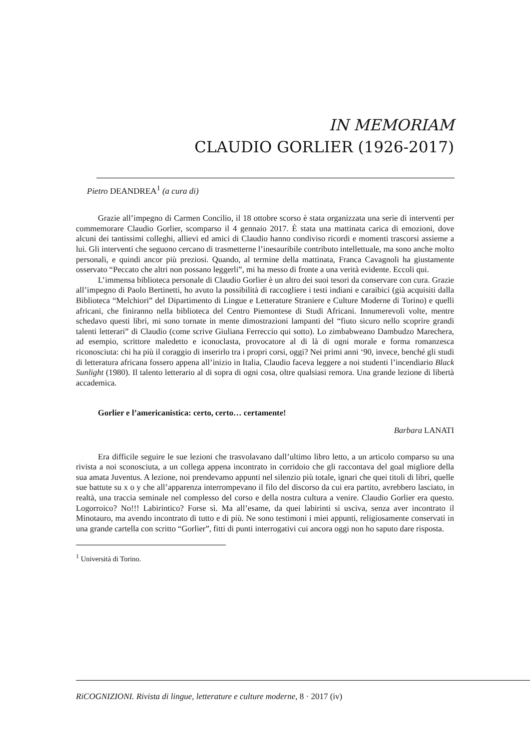IN MEMORIAM
CLAUDIO GORLIER (1926-2017)
Pietro DEANDREA<sup>1</sup> (a cura di)
Grazie all’impegno di Carmen Concilio, il 18 ottobre scorso è stata organizzata una serie di interventi per commemorare Claudio Gorlier, scomparso il 4 gennaio 2017. È stata una mattinata carica di emozioni, dove alcuni dei tantissimi colleghi, allievi ed amici di Claudio hanno condiviso ricordi e momenti trascorsi assieme a lui. Gli interventi che seguono cercano di trasmetterne l’inesauribile contributo intellettuale, ma sono anche molto personali, e quindi ancor più preziosi. Quando, al termine della mattinata, Franca Cavagnoli ha giustamente osservato “Peccato che altri non possano leggerli”, mi ha messo di fronte a una verità evidente. Eccoli qui.
L’immensa biblioteca personale di Claudio Gorlier è un altro dei suoi tesori da conservare con cura. Grazie all’impegno di Paolo Bertinetti, ho avuto la possibilità di raccogliere i testi indiani e caraibici (già acquisiti dalla Biblioteca “Melchiori” del Dipartimento di Lingue e Letterature Straniere e Culture Moderne di Torino) e quelli africani, che finiranno nella biblioteca del Centro Piemontese di Studi Africani. Innumerevoli volte, mentre schedavo questi libri, mi sono tornate in mente dimostrazioni lampanti del “fiuto sicuro nello scoprire grandi talenti letterari” di Claudio (come scrive Giuliana Ferreccio qui sotto). Lo zimbabweano Dambudzo Marechera, ad esempio, scrittore maledetto e iconoclasta, provocatore al di là di ogni morale e forma romanzesca riconosciuta: chi ha più il coraggio di inserirlo tra i propri corsi, oggi? Nei primi anni ‘90, invece, benché gli studi di letteratura africana fossero appena all’inizio in Italia, Claudio faceva leggere a noi studenti l’incendiario Black Sunlight (1980). Il talento letterario al di sopra di ogni cosa, oltre qualsiasi remora. Una grande lezione di libertà accademica.
Gorlier e l’americanistica: certo, certo… certamente!
Barbara LANATI
Era difficile seguire le sue lezioni che trasvolavano dall’ultimo libro letto, a un articolo comparso su una rivista a noi sconosciuta, a un collega appena incontrato in corridoio che gli raccontava del goal migliore della sua amata Juventus. A lezione, noi prendevamo appunti nel silenzio più totale, ignari che quei titoli di libri, quelle sue battute su x o y che all’apparenza interrompevano il filo del discorso da cui era partito, avrebbero lasciato, in realtà, una traccia seminale nel complesso del corso e della nostra cultura a venire. Claudio Gorlier era questo. Logorroico? No!!! Labirintico? Forse sì. Ma all’esame, da quei labirinti si usciva, senza aver incontrato il Minotauro, ma avendo incontrato di tutto e di più. Ne sono testimoni i miei appunti, religiosamente conservati in una grande cartella con scritto “Gorlier”, fitti di punti interrogativi cui ancora oggi non ho saputo dare risposta.
<sup>1</sup> Università di Torino.
RiCOGNIZIONI. Rivista di lingue, letterature e culture moderne, 8 · 2017 (iv)